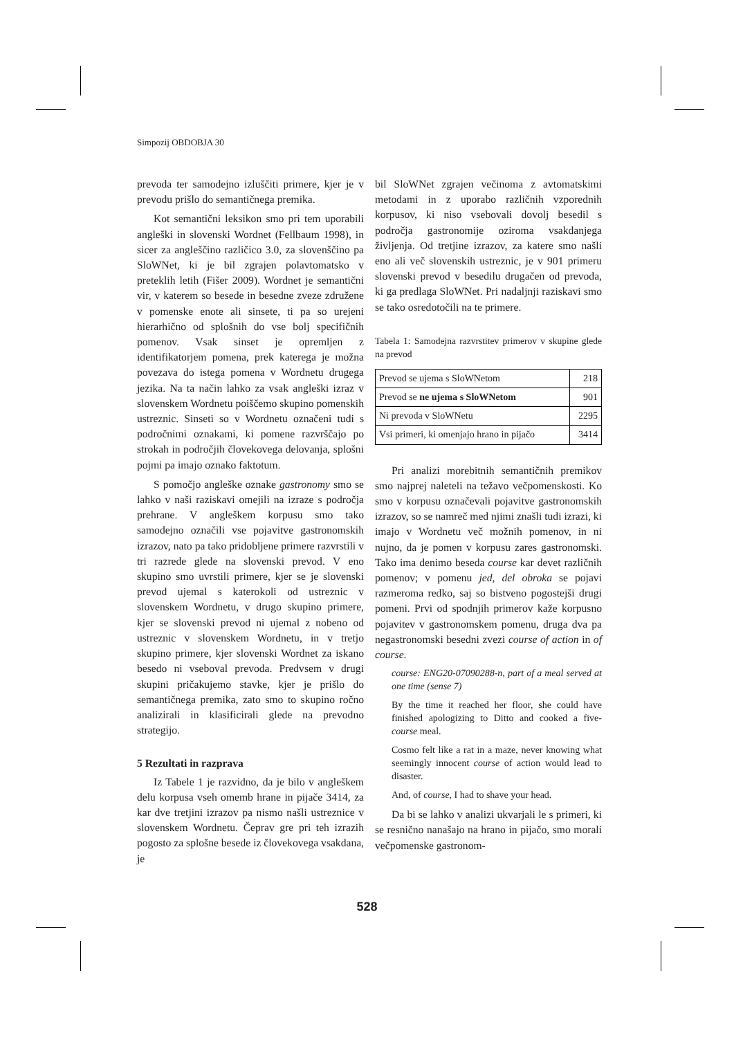Simpozij OBDOBJA 30
prevoda ter samodejno izluščiti primere, kjer je v prevodu prišlo do semantičnega premika.
Kot semantični leksikon smo pri tem uporabili angleški in slovenski Wordnet (Fellbaum 1998), in sicer za angleščino različico 3.0, za slovenščino pa SloWNet, ki je bil zgrajen polavtomatsko v preteklih letih (Fišer 2009). Wordnet je semantični vir, v katerem so besede in besedne zveze združene v pomenske enote ali sinsete, ti pa so urejeni hierarhično od splošnih do vse bolj specifičnih pomenov. Vsak sinset je opremljen z identifikatorjem pomena, prek katerega je možna povezava do istega pomena v Wordnetu drugega jezika. Na ta način lahko za vsak angleški izraz v slovenskem Wordnetu poiščemo skupino pomenskih ustreznic. Sinseti so v Wordnetu označeni tudi s področnimi oznakami, ki pomene razvrščajo po strokah in področjih človekovega delovanja, splošni pojmi pa imajo oznako faktotum.
S pomočjo angleške oznake gastronomy smo se lahko v naši raziskavi omejili na izraze s področja prehrane. V angleškem korpusu smo tako samodejno označili vse pojavitve gastronomskih izrazov, nato pa tako pridobljene primere razvrstili v tri razrede glede na slovenski prevod. V eno skupino smo uvrstili primere, kjer se je slovenski prevod ujemal s katerokoli od ustreznic v slovenskem Wordnetu, v drugo skupino primere, kjer se slovenski prevod ni ujemal z nobeno od ustreznic v slovenskem Wordnetu, in v tretjo skupino primere, kjer slovenski Wordnet za iskano besedo ni vseboval prevoda. Predvsem v drugi skupini pričakujemo stavke, kjer je prišlo do semantičnega premika, zato smo to skupino ročno analizirali in klasificirali glede na prevodno strategijo.
5 Rezultati in razprava
Iz Tabele 1 je razvidno, da je bilo v angleškem delu korpusa vseh omemb hrane in pijače 3414, za kar dve tretjini izrazov pa nismo našli ustreznice v slovenskem Wordnetu. Čeprav gre pri teh izrazih pogosto za splošne besede iz človekovega vsakdana, je
bil SloWNet zgrajen večinoma z avtomatskimi metodami in z uporabo različnih vzporednih korpusov, ki niso vsebovali dovolj besedil s področja gastronomije oziroma vsakdanjega življenja. Od tretjine izrazov, za katere smo našli eno ali več slovenskih ustreznic, je v 901 primeru slovenski prevod v besedilu drugačen od prevoda, ki ga predlaga SloWNet. Pri nadaljnji raziskavi smo se tako osredotočili na te primere.
Tabela 1: Samodejna razvrstitev primerov v skupine glede na prevod
| Prevod se ujema s SloWNetom | 218 |
| Prevod se ne ujema s SloWNetom | 901 |
| Ni prevoda v SloWNetu | 2295 |
| Vsi primeri, ki omenjajo hrano in pijačo | 3414 |
Pri analizi morebitnih semantičnih premikov smo najprej naleteli na težavo večpomenskosti. Ko smo v korpusu označevali pojavitve gastronomskih izrazov, so se namreč med njimi znašli tudi izrazi, ki imajo v Wordnetu več možnih pomenov, in ni nujno, da je pomen v korpusu zares gastronomski. Tako ima denimo beseda course kar devet različnih pomenov; v pomenu jed, del obroka se pojavi razmeroma redko, saj so bistveno pogostejši drugi pomeni. Prvi od spodnjih primerov kaže korpusno pojavitev v gastronomskem pomenu, druga dva pa negastronomski besedni zvezi course of action in of course.
course: ENG20-07090288-n, part of a meal served at one time (sense 7)
By the time it reached her floor, she could have finished apologizing to Ditto and cooked a five-course meal.
Cosmo felt like a rat in a maze, never knowing what seemingly innocent course of action would lead to disaster.
And, of course, I had to shave your head.
Da bi se lahko v analizi ukvarjali le s primeri, ki se resnično nanašajo na hrano in pijačo, smo morali večpomenske gastronom-
528